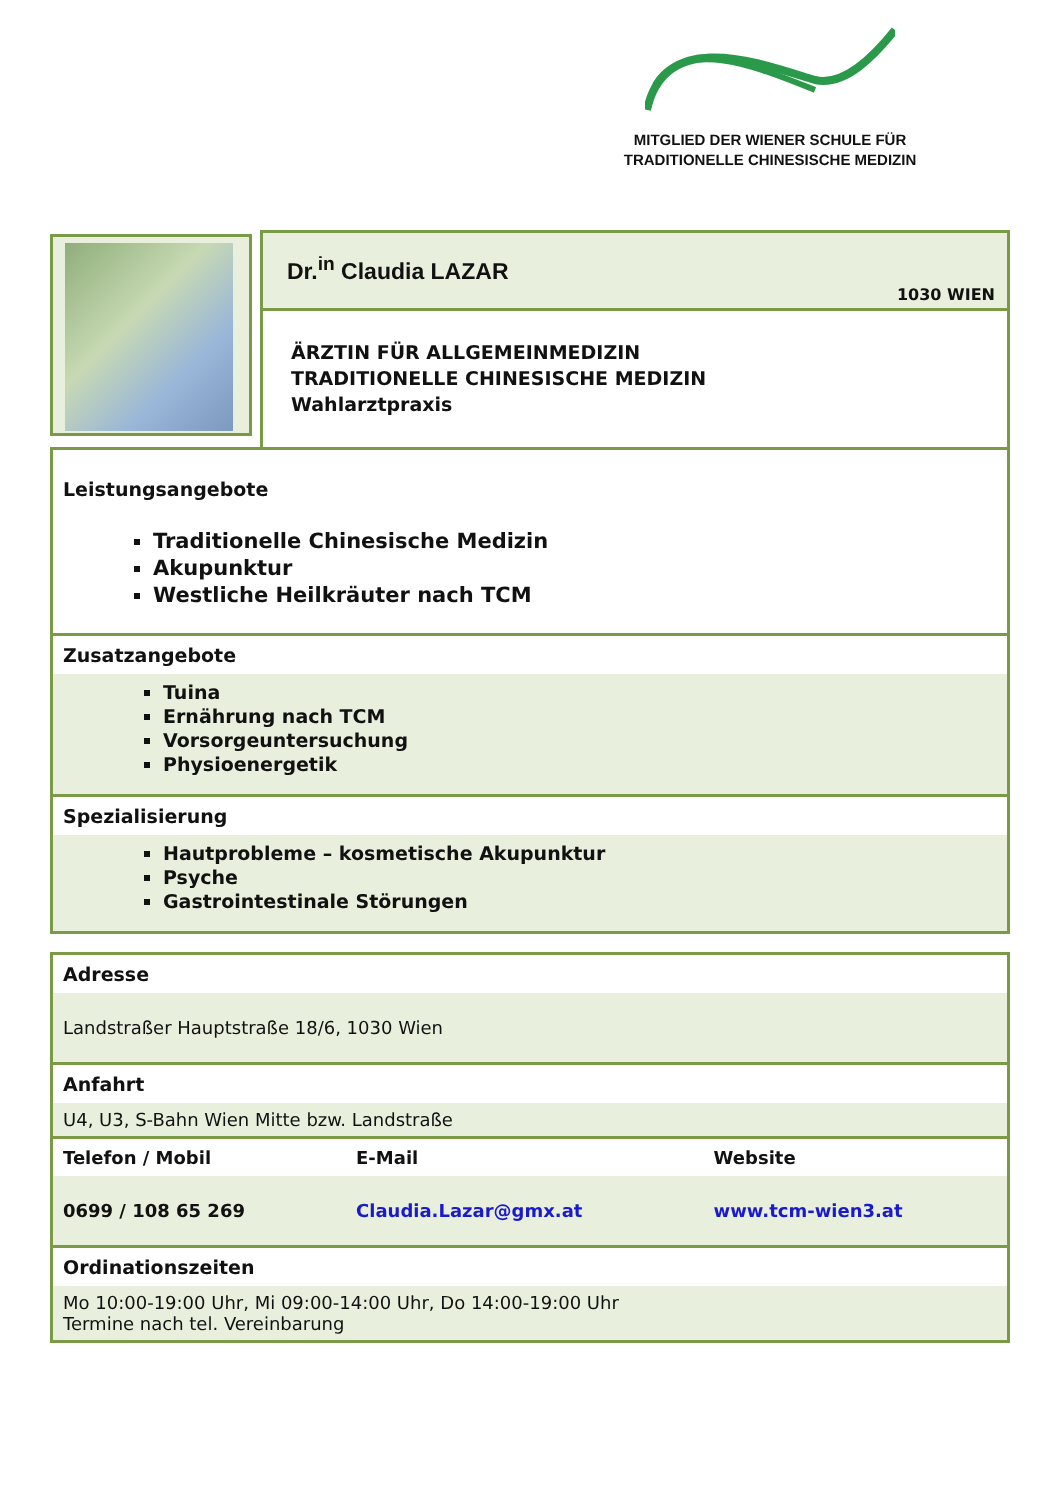MITGLIED DER WIENER SCHULE FÜR TRADITIONELLE CHINESISCHE MEDIZIN
Dr.<sup>in</sup> Claudia LAZAR
1030 WIEN
ÄRZTIN FÜR ALLGEMEINMEDIZIN
TRADITIONELLE CHINESISCHE MEDIZIN
Wahlarztpraxis
Leistungsangebote
Traditionelle Chinesische Medizin
Akupunktur
Westliche Heilkräuter nach TCM
Zusatzangebote
Tuina
Ernährung nach TCM
Vorsorgeuntersuchung
Physioenergetik
Spezialisierung
Hautprobleme – kosmetische Akupunktur
Psyche
Gastrointestinale Störungen
Adresse
Landstraßer Hauptstraße 18/6, 1030 Wien
Anfahrt
U4, U3, S-Bahn Wien Mitte bzw. Landstraße
| Telefon / Mobil | E-Mail | Website |
| --- | --- | --- |
| 0699 / 108 65 269 | Claudia.Lazar@gmx.at | www.tcm-wien3.at |
Ordinationszeiten
Mo 10:00-19:00 Uhr, Mi 09:00-14:00 Uhr, Do 14:00-19:00 Uhr
Termine nach tel. Vereinbarung